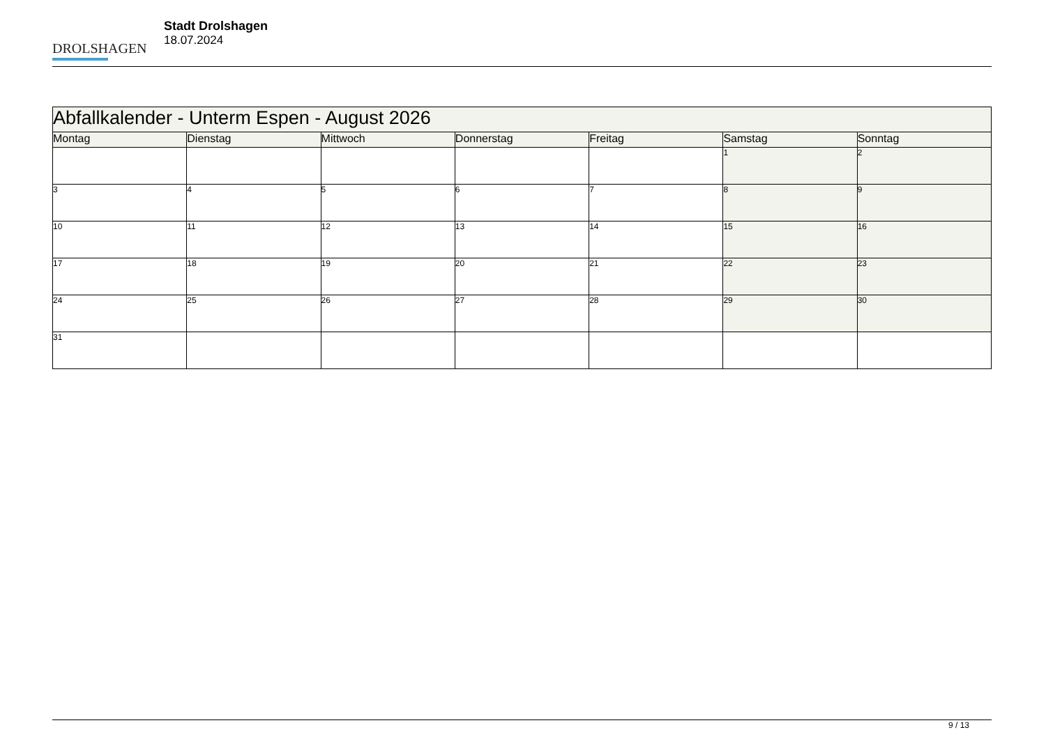DROLSHAGEN
Stadt Drolshagen
18.07.2024
| Abfallkalender - Unterm Espen - August 2026 | | | | | | |
| --- | --- | --- | --- | --- | --- | --- |
| Montag | Dienstag | Mittwoch | Donnerstag | Freitag | Samstag | Sonntag |
| | | | | | 1 | 2 |
| 3 | 4 | 5 | 6 | 7 | 8 | 9 |
| 10 | 11 | 12 | 13 | 14 | 15 | 16 |
| 17 | 18 | 19 | 20 | 21 | 22 | 23 |
| 24 | 25 | 26 | 27 | 28 | 29 | 30 |
| 31 | | | | | | |
9 / 13